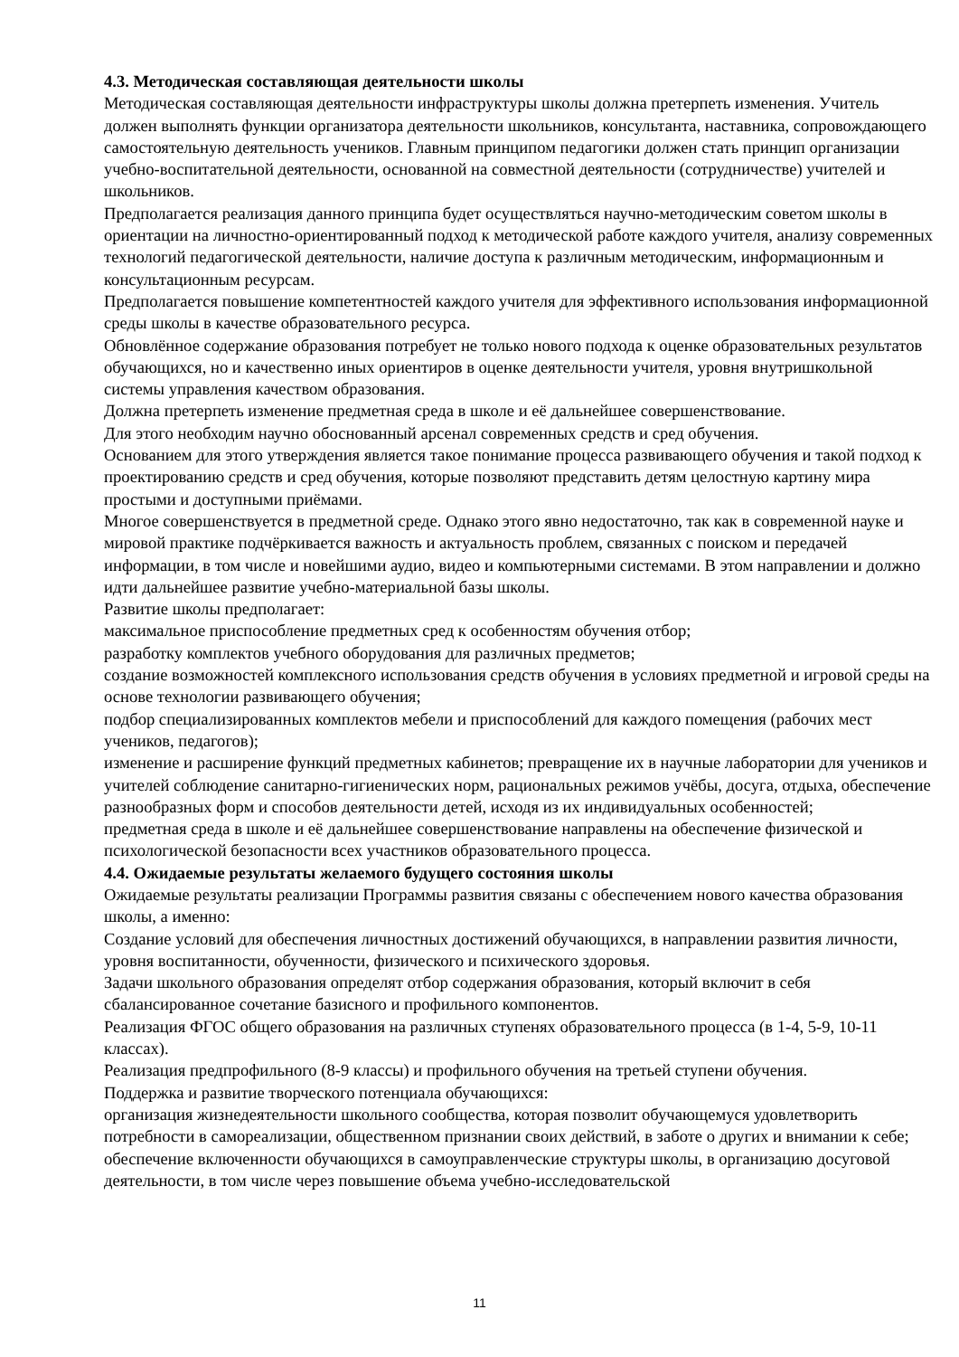4.3. Методическая составляющая деятельности школы
Методическая составляющая деятельности инфраструктуры школы должна претерпеть изменения. Учитель должен выполнять функции организатора деятельности школьников, консультанта, наставника, сопровождающего самостоятельную деятельность учеников. Главным принципом педагогики должен стать принцип организации учебно-воспитательной деятельности, основанной на совместной деятельности (сотрудничестве) учителей и школьников.
Предполагается реализация данного принципа будет осуществляться научно-методическим советом школы в ориентации на личностно-ориентированный подход к методической работе каждого учителя, анализу современных технологий педагогической деятельности, наличие доступа к различным методическим, информационным и консультационным ресурсам.
Предполагается повышение компетентностей каждого учителя для эффективного использования информационной среды школы в качестве образовательного ресурса.
Обновлённое содержание образования потребует не только нового подхода к оценке образовательных результатов обучающихся, но и качественно иных ориентиров в оценке деятельности учителя, уровня внутришкольной системы управления качеством образования.
Должна претерпеть изменение предметная среда в школе и её дальнейшее совершенствование.
Для этого необходим научно обоснованный арсенал современных средств и сред обучения.
Основанием для этого утверждения является такое понимание процесса развивающего обучения и такой подход к проектированию средств и сред обучения, которые позволяют представить детям целостную картину мира простыми и доступными приёмами.
Многое совершенствуется в предметной среде. Однако этого явно недостаточно, так как в современной науке и мировой практике подчёркивается важность и актуальность проблем, связанных с поиском и передачей информации, в том числе и новейшими аудио, видео и компьютерными системами. В этом направлении и должно идти дальнейшее развитие учебно-материальной базы школы.
Развитие школы предполагает:
максимальное приспособление предметных сред к особенностям обучения отбор;
разработку комплектов учебного оборудования для различных предметов;
создание возможностей комплексного использования средств обучения в условиях предметной и игровой среды на основе технологии развивающего обучения;
подбор специализированных комплектов мебели и приспособлений для каждого помещения (рабочих мест учеников, педагогов);
изменение и расширение функций предметных кабинетов; превращение их в научные лаборатории для учеников и учителей соблюдение санитарно-гигиенических норм, рациональных режимов учёбы, досуга, отдыха, обеспечение разнообразных форм и способов деятельности детей, исходя из их индивидуальных особенностей;
предметная среда в школе и её дальнейшее совершенствование направлены на обеспечение физической и психологической безопасности всех участников образовательного процесса.
4.4. Ожидаемые результаты желаемого будущего состояния школы
Ожидаемые результаты реализации Программы развития связаны с обеспечением нового качества образования школы, а именно:
Создание условий для обеспечения личностных достижений обучающихся, в направлении развития личности, уровня воспитанности, обученности, физического и психического здоровья.
Задачи школьного образования определят отбор содержания образования, который включит в себя сбалансированное сочетание базисного и профильного компонентов.
Реализация ФГОС общего образования на различных ступенях образовательного процесса (в 1-4, 5-9, 10-11 классах).
Реализация предпрофильного (8-9 классы) и профильного обучения на третьей ступени обучения.
Поддержка и развитие творческого потенциала обучающихся:
организация жизнедеятельности школьного сообщества, которая позволит обучающемуся удовлетворить потребности в самореализации, общественном признании своих действий, в заботе о других и внимании к себе;
обеспечение включенности обучающихся в самоуправленческие структуры школы, в организацию досуговой деятельности, в том числе через повышение объема учебно-исследовательской
11